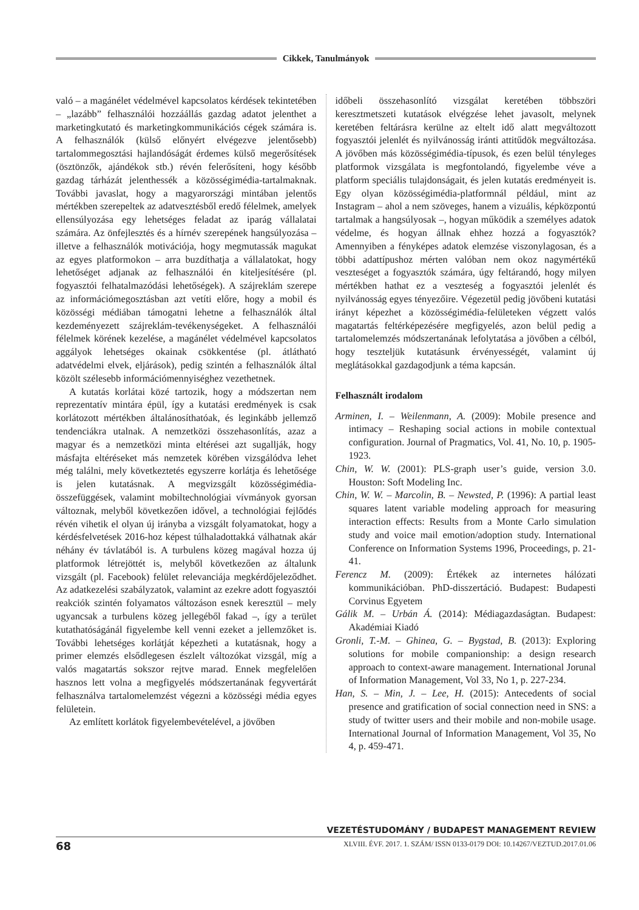Cikkek, Tanulmányok
való – a magánélet védelmével kapcsolatos kérdések tekintetében – „lazább” felhasználói hozzáállás gazdag adatot jelenthet a marketingkutató és marketingkommunikációs cégek számára is. A felhasználók (külső előnyért elvégezve jelentősebb) tartalommegosztási hajlandóságát érdemes külső megerősítések (ösztönzők, ajándékok stb.) révén felerősíteni, hogy később gazdag tárházát jelenthessék a közösségimédia-tartalmaknak. További javaslat, hogy a magyarországi mintában jelentős mértékben szerepeltek az adatvesztésből eredő félelmek, amelyek ellensúlyozása egy lehetséges feladat az iparág vállalatai számára. Az önfejlesztés és a hírnév szerepének hangsúlyozása – illetve a felhasználók motivációja, hogy megmutassák magukat az egyes platformokon – arra buzdíthatja a vállalatokat, hogy lehetőséget adjanak az felhasználói én kiteljesítésére (pl. fogyasztói felhatalmazódási lehetőségek). A szájreklám szerepe az információmegosztásban azt vetíti előre, hogy a mobil és közösségi médiában támogatni lehetne a felhasználók által kezdeményezett szájreklám-tevékenységeket. A felhasználói félelmek körének kezelése, a magánélet védelmével kapcsolatos aggályok lehetséges okainak csökkentése (pl. átlátható adatvédelmi elvek, eljárások), pedig szintén a felhasználók által közölt szélesebb információmennyiséghez vezethetnek.
A kutatás korlátai közé tartozik, hogy a módszertan nem reprezentatív mintára épül, így a kutatási eredmények is csak korlátozott mértékben általánosíthatóak, és leginkább jellemző tendenciákra utalnak. A nemzetközi összehasonlítás, azaz a magyar és a nemzetközi minta eltérései azt sugallják, hogy másfajta eltéréseket más nemzetek körében vizsgálódva lehet még találni, mely következtetés egyszerre korlátja és lehetősége is jelen kutatásnak. A megvizsgált közösségimédia-összefüggések, valamint mobiltechnológiai vívmányok gyorsan változnak, melyből következően idővel, a technológiai fejlődés révén vihetik el olyan új irányba a vizsgált folyamatokat, hogy a kérdésfelvetések 2016-hoz képest túlhaladottakká válhatnak akár néhány év távlatából is. A turbulens közeg magával hozza új platformok létrejöttét is, melyből következően az általunk vizsgált (pl. Facebook) felület relevanciája megkérdőjeleződhet. Az adatkezelési szabályzatok, valamint az ezekre adott fogyasztói reakciók szintén folyamatos változáson esnek keresztül – mely ugyancsak a turbulens közeg jellegéből fakad –, így a terület kutathatóságánál figyelembe kell venni ezeket a jellemzőket is. További lehetséges korlátját képezheti a kutatásnak, hogy a primer elemzés elsődlegesen észlelt változókat vizsgál, míg a valós magatartás sokszor rejtve marad. Ennek megfelelően hasznos lett volna a megfigyelés módszertanának fegyvertárát felhasználva tartalomelemzést végezni a közösségi média egyes felületein.
Az említett korlátok figyelembevételével, a jövőben
időbeli összehasonlító vizsgálat keretében többszöri keresztmetszeti kutatások elvégzése lehet javasolt, melynek keretében feltárásra kerülne az eltelt idő alatt megváltozott fogyasztói jelenlét és nyilvánosság iránti attitűdök megváltozása. A jövőben más közösségimédia-típusok, és ezen belül tényleges platformok vizsgálata is megfontolandó, figyelembe véve a platform speciális tulajdonságait, és jelen kutatás eredményeit is. Egy olyan közösségimédia-platformnál például, mint az Instagram – ahol a nem szöveges, hanem a vizuális, képközpontú tartalmak a hangsúlyosak –, hogyan működik a személyes adatok védelme, és hogyan állnak ehhez hozzá a fogyasztók? Amennyiben a fényképes adatok elemzése viszonylagosan, és a többi adattípushoz mérten valóban nem okoz nagymértékű veszteséget a fogyasztók számára, úgy feltárandó, hogy milyen mértékben hathat ez a veszteség a fogyasztói jelenlét és nyilvánosság egyes tényezőire. Végezetül pedig jövőbeni kutatási irányt képezhet a közösségimédia-felületeken végzett valós magatartás feltérképezésére megfigyelés, azon belül pedig a tartalomelemzés módszertanának lefolytatása a jövőben a célból, hogy teszteljük kutatásunk érvényességét, valamint új meglátásokkal gazdagodjunk a téma kapcsán.
Felhasznált irodalom
Arminen, I. – Weilenmann, A. (2009): Mobile presence and intimacy – Reshaping social actions in mobile contextual configuration. Journal of Pragmatics, Vol. 41, No. 10, p. 1905-1923.
Chin, W. W. (2001): PLS-graph user’s guide, version 3.0. Houston: Soft Modeling Inc.
Chin, W. W. – Marcolin, B. – Newsted, P. (1996): A partial least squares latent variable modeling approach for measuring interaction effects: Results from a Monte Carlo simulation study and voice mail emotion/adoption study. International Conference on Information Systems 1996, Proceedings, p. 21-41.
Ferencz M. (2009): Értékek az internetes hálózati kommunikációban. PhD-disszertáció. Budapest: Budapesti Corvinus Egyetem
Gálik M. – Urbán Á. (2014): Médiagazdaságtan. Budapest: Akadémiai Kiadó
Gronli, T.-M. – Ghinea, G. – Bygstad, B. (2013): Exploring solutions for mobile companionship: a design research approach to context-aware management. International Jorunal of Information Management, Vol 33, No 1, p. 227-234.
Han, S. – Min, J. – Lee, H. (2015): Antecedents of social presence and gratification of social connection need in SNS: a study of twitter users and their mobile and non-mobile usage. International Journal of Information Management, Vol 35, No 4, p. 459-471.
VEZETÉSTUDOMÁNY / BUDAPEST MANAGEMENT REVIEW
68 XLVIII. ÉVF. 2017. 1. SZÁM/ ISSN 0133-0179 DOI: 10.14267/VEZTUD.2017.01.06